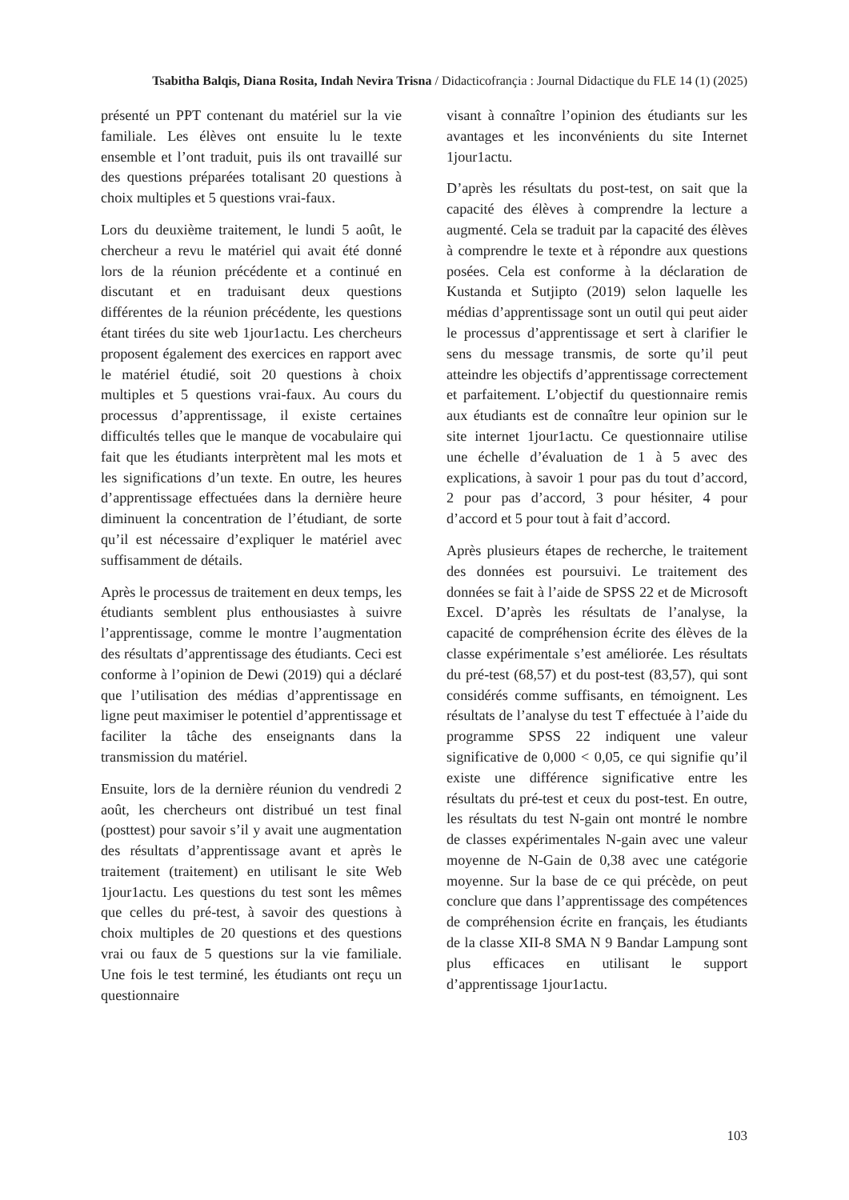Tsabitha Balqis, Diana Rosita, Indah Nevira Trisna / Didacticofrançia : Journal Didactique du FLE 14 (1) (2025)
présenté un PPT contenant du matériel sur la vie familiale. Les élèves ont ensuite lu le texte ensemble et l’ont traduit, puis ils ont travaillé sur des questions préparées totalisant 20 questions à choix multiples et 5 questions vrai-faux.
Lors du deuxième traitement, le lundi 5 août, le chercheur a revu le matériel qui avait été donné lors de la réunion précédente et a continué en discutant et en traduisant deux questions différentes de la réunion précédente, les questions étant tirées du site web 1jour1actu. Les chercheurs proposent également des exercices en rapport avec le matériel étudié, soit 20 questions à choix multiples et 5 questions vrai-faux. Au cours du processus d’apprentissage, il existe certaines difficultés telles que le manque de vocabulaire qui fait que les étudiants interprètent mal les mots et les significations d’un texte. En outre, les heures d’apprentissage effectuées dans la dernière heure diminuent la concentration de l’étudiant, de sorte qu’il est nécessaire d’expliquer le matériel avec suffisamment de détails.
Après le processus de traitement en deux temps, les étudiants semblent plus enthousiastes à suivre l’apprentissage, comme le montre l’augmentation des résultats d’apprentissage des étudiants. Ceci est conforme à l’opinion de Dewi (2019) qui a déclaré que l’utilisation des médias d’apprentissage en ligne peut maximiser le potentiel d’apprentissage et faciliter la tâche des enseignants dans la transmission du matériel.
Ensuite, lors de la dernière réunion du vendredi 2 août, les chercheurs ont distribué un test final (posttest) pour savoir s’il y avait une augmentation des résultats d’apprentissage avant et après le traitement (traitement) en utilisant le site Web 1jour1actu. Les questions du test sont les mêmes que celles du pré-test, à savoir des questions à choix multiples de 20 questions et des questions vrai ou faux de 5 questions sur la vie familiale. Une fois le test terminé, les étudiants ont reçu un questionnaire
visant à connaître l’opinion des étudiants sur les avantages et les inconvénients du site Internet 1jour1actu.
D’après les résultats du post-test, on sait que la capacité des élèves à comprendre la lecture a augmenté. Cela se traduit par la capacité des élèves à comprendre le texte et à répondre aux questions posées. Cela est conforme à la déclaration de Kustanda et Sutjipto (2019) selon laquelle les médias d’apprentissage sont un outil qui peut aider le processus d’apprentissage et sert à clarifier le sens du message transmis, de sorte qu’il peut atteindre les objectifs d’apprentissage correctement et parfaitement. L’objectif du questionnaire remis aux étudiants est de connaître leur opinion sur le site internet 1jour1actu. Ce questionnaire utilise une échelle d’évaluation de 1 à 5 avec des explications, à savoir 1 pour pas du tout d’accord, 2 pour pas d’accord, 3 pour hésiter, 4 pour d’accord et 5 pour tout à fait d’accord.
Après plusieurs étapes de recherche, le traitement des données est poursuivi. Le traitement des données se fait à l’aide de SPSS 22 et de Microsoft Excel. D’après les résultats de l’analyse, la capacité de compréhension écrite des élèves de la classe expérimentale s’est améliorée. Les résultats du pré-test (68,57) et du post-test (83,57), qui sont considérés comme suffisants, en témoignent. Les résultats de l’analyse du test T effectuée à l’aide du programme SPSS 22 indiquent une valeur significative de 0,000 < 0,05, ce qui signifie qu’il existe une différence significative entre les résultats du pré-test et ceux du post-test. En outre, les résultats du test N-gain ont montré le nombre de classes expérimentales N-gain avec une valeur moyenne de N-Gain de 0,38 avec une catégorie moyenne. Sur la base de ce qui précède, on peut conclure que dans l’apprentissage des compétences de compréhension écrite en français, les étudiants de la classe XII-8 SMA N 9 Bandar Lampung sont plus efficaces en utilisant le support d’apprentissage 1jour1actu.
103